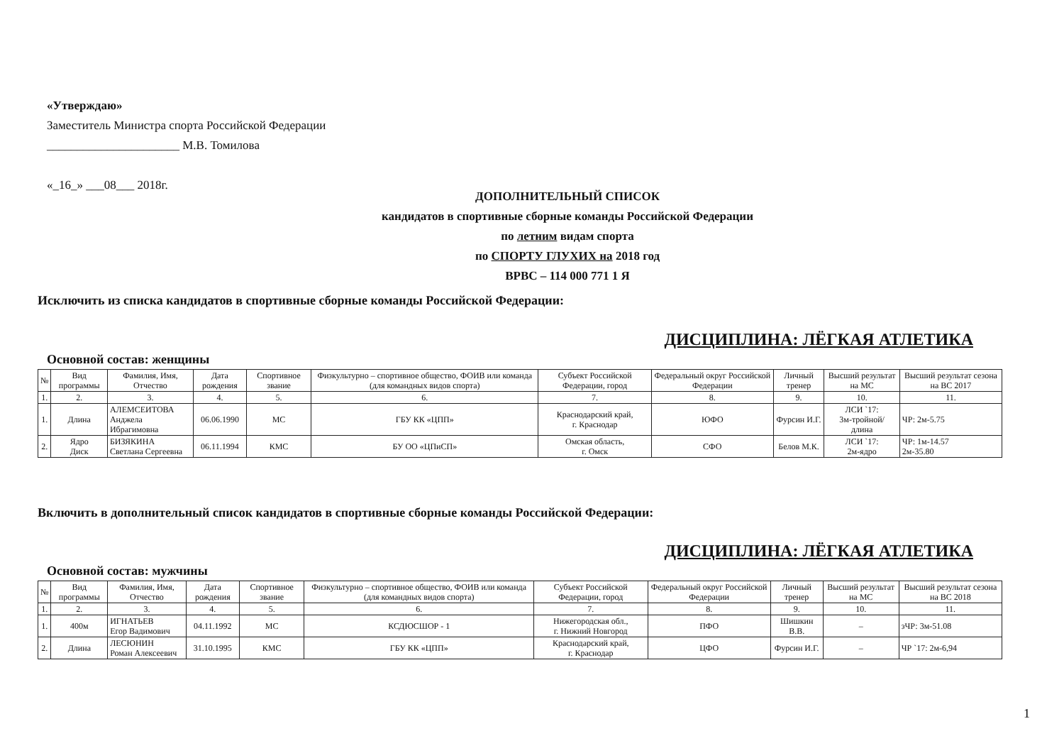«Утверждаю»
Заместитель Министра спорта Российской Федерации
______________________ М.В. Томилова
«_16_» ___08___ 2018г.
ДОПОЛНИТЕЛЬНЫЙ СПИСОК
кандидатов в спортивные сборные команды Российской Федерации
по летним видам спорта
по СПОРТУ ГЛУХИХ на 2018 год
ВРВС – 114 000 771 1 Я
Исключить из списка кандидатов в спортивные сборные команды Российской Федерации:
ДИСЦИПЛИНА: ЛЁГКАЯ АТЛЕТИКА
Основной состав: женщины
| № | Вид программы | Фамилия, Имя, Отчество | Дата рождения | Спортивное звание | Физкультурно – спортивное общество, ФОИВ или команда (для командных видов спорта) | Субъект Российской Федерации, город | Федеральный округ Российской Федерации | Личный тренер | Высший результат на МС | Высший результат сезона на ВС 2017 |
| --- | --- | --- | --- | --- | --- | --- | --- | --- | --- | --- |
| 1. | 2. | 3. | 4. | 5. | 6. | 7. | 8. | 9. | 10. | 11. |
| 1. | Длина | АЛЕМСЕИТОВА Анджела Ибрагимовна | 06.06.1990 | МС | ГБУ КК «ЦПП» | Краснодарский край, г. Краснодар | ЮФО | Фурсин И.Г. | ЛСИ `17: 3м-тройной/ длина | ЧР: 2м-5.75 |
| 2. | Ядро Диск | БИЗЯКИНА Светлана Сергеевна | 06.11.1994 | КМС | БУ ОО «ЦПиСП» | Омская область, г. Омск | СФО | Белов М.К. | ЛСИ `17: 2м-ядро | ЧР: 1м-14.57 2м-35.80 |
Включить в дополнительный список кандидатов в спортивные сборные команды Российской Федерации:
ДИСЦИПЛИНА: ЛЁГКАЯ АТЛЕТИКА
Основной состав: мужчины
| № | Вид программы | Фамилия, Имя, Отчество | Дата рождения | Спортивное звание | Физкультурно – спортивное общество, ФОИВ или команда (для командных видов спорта) | Субъект Российской Федерации, город | Федеральный округ Российской Федерации | Личный тренер | Высший результат на МС | Высший результат сезона на ВС 2018 |
| --- | --- | --- | --- | --- | --- | --- | --- | --- | --- | --- |
| 1. | 2. | 3. | 4. | 5. | 6. | 7. | 8. | 9. | 10. | 11. |
| 1. | 400м | ИГНАТЬЕВ Егор Вадимович | 04.11.1992 | МС | КСДЮСШОР - 1 | Нижегородская обл., г. Нижний Новгород | ПФО | Шишкин В.В. | – | зЧР: 3м-51.08 |
| 2. | Длина | ЛЕСЮНИН Роман Алексеевич | 31.10.1995 | КМС | ГБУ КК «ЦПП» | Краснодарский край, г. Краснодар | ЦФО | Фурсин И.Г. | – | ЧР `17: 2м-6,94 |
1